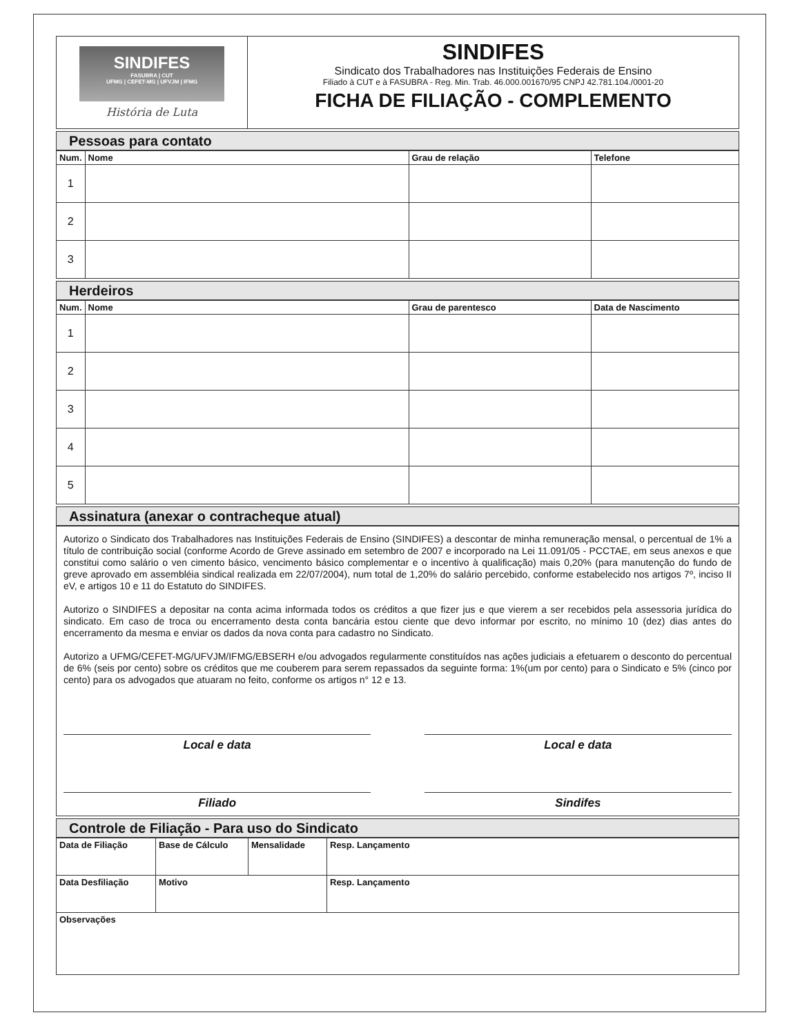SINDIFES
FASUBRA | CUT
UFMG | CEFET-MG | UFVJM | IFMG
História de Luta
SINDIFES
Sindicato dos Trabalhadores nas Instituições Federais de Ensino
Filiado à CUT e à FASUBRA - Reg. Min. Trab. 46.000.001670/95 CNPJ 42.781.104./0001-20
FICHA DE FILIAÇÃO - COMPLEMENTO
Pessoas para contato
| Num. | Nome | Grau de relação | Telefone |
| --- | --- | --- | --- |
| 1 | | | |
| 2 | | | |
| 3 | | | |
Herdeiros
| Num. | Nome | Grau de parentesco | Data de Nascimento |
| --- | --- | --- | --- |
| 1 | | | |
| 2 | | | |
| 3 | | | |
| 4 | | | |
| 5 | | | |
Assinatura (anexar o contracheque atual)
Autorizo o Sindicato dos Trabalhadores nas Instituições Federais de Ensino (SINDIFES) a descontar de minha remuneração mensal, o percentual de 1% a título de contribuição social (conforme Acordo de Greve assinado em setembro de 2007 e incorporado na Lei 11.091/05 - PCCTAE, em seus anexos e que constitui como salário o ven cimento básico, vencimento básico complementar e o incentivo à qualificação) mais 0,20% (para manutenção do fundo de greve aprovado em assembléia sindical realizada em 22/07/2004), num total de 1,20% do salário percebido, conforme estabelecido nos artigos 7º, inciso II eV, e artigos 10 e 11 do Estatuto do SINDIFES.
Autorizo o SINDIFES a depositar na conta acima informada todos os créditos a que fizer jus e que vierem a ser recebidos pela assessoria jurídica do sindicato. Em caso de troca ou encerramento desta conta bancária estou ciente que devo informar por escrito, no mínimo 10 (dez) dias antes do encerramento da mesma e enviar os dados da nova conta para cadastro no Sindicato.
Autorizo a UFMG/CEFET-MG/UFVJM/IFMG/EBSERH e/ou advogados regularmente constituídos nas ações judiciais a efetuarem o desconto do percentual de 6% (seis por cento) sobre os créditos que me couberem para serem repassados da seguinte forma: 1%(um por cento) para o Sindicato e 5% (cinco por cento) para os advogados que atuaram no feito, conforme os artigos n° 12 e 13.
Local e data Local e data
Filiado Sindifes
Controle de Filiação - Para uso do Sindicato
| Data de Filiação | Base de Cálculo | Mensalidade | Resp. Lançamento |
| --- | --- | --- | --- |
| Data Desfiliação | Motivo | | Resp. Lançamento |
| Observações | | | |